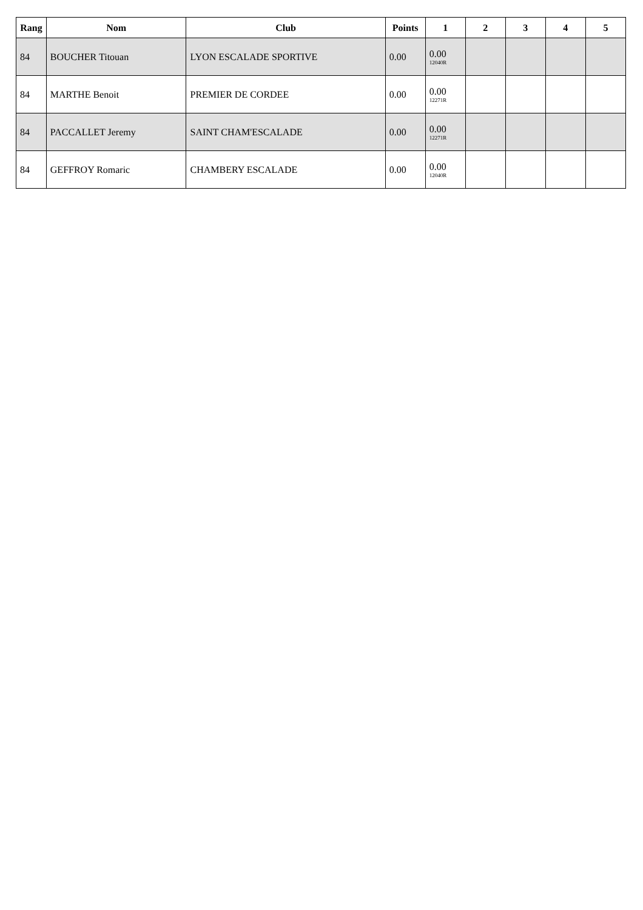| Rang | Nom | Club | Points | 1 | 2 | 3 | 4 | 5 |
| --- | --- | --- | --- | --- | --- | --- | --- | --- |
| 84 | BOUCHER Titouan | LYON ESCALADE SPORTIVE | 0.00 | 0.00 12040R | | | | |
| 84 | MARTHE Benoit | PREMIER DE CORDEE | 0.00 | 0.00 12271R | | | | |
| 84 | PACCALLET Jeremy | SAINT CHAM'ESCALADE | 0.00 | 0.00 12271R | | | | |
| 84 | GEFFROY Romaric | CHAMBERY ESCALADE | 0.00 | 0.00 12040R | | | | |